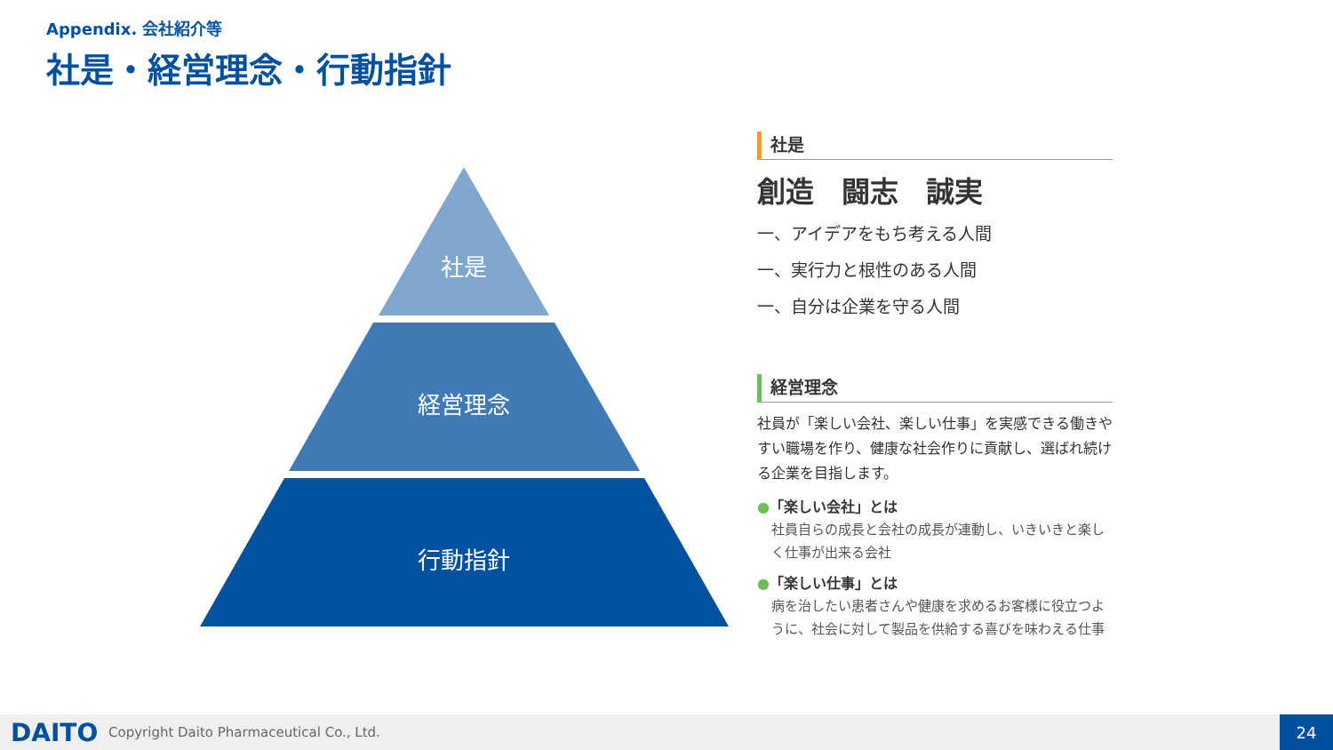Appendix. 会社紹介等
社是・経営理念・行動指針
社是
経営理念
行動指針
社是
創造 闘志 誠実
一、アイデアをもち考える人間
一、実行力と根性のある人間
一、自分は企業を守る人間
経営理念
社員が「楽しい会社、楽しい仕事」を実感できる働きやすい職場を作り、健康な社会作りに貢献し、選ばれ続ける企業を目指します。
●「楽しい会社」とは
社員自らの成長と会社の成長が連動し、いきいきと楽しく仕事が出来る会社
●「楽しい仕事」とは
病を治したい患者さんや健康を求めるお客様に役立つように、社会に対して製品を供給する喜びを味わえる仕事
DAITO
Copyright Daito Pharmaceutical Co., Ltd.
24